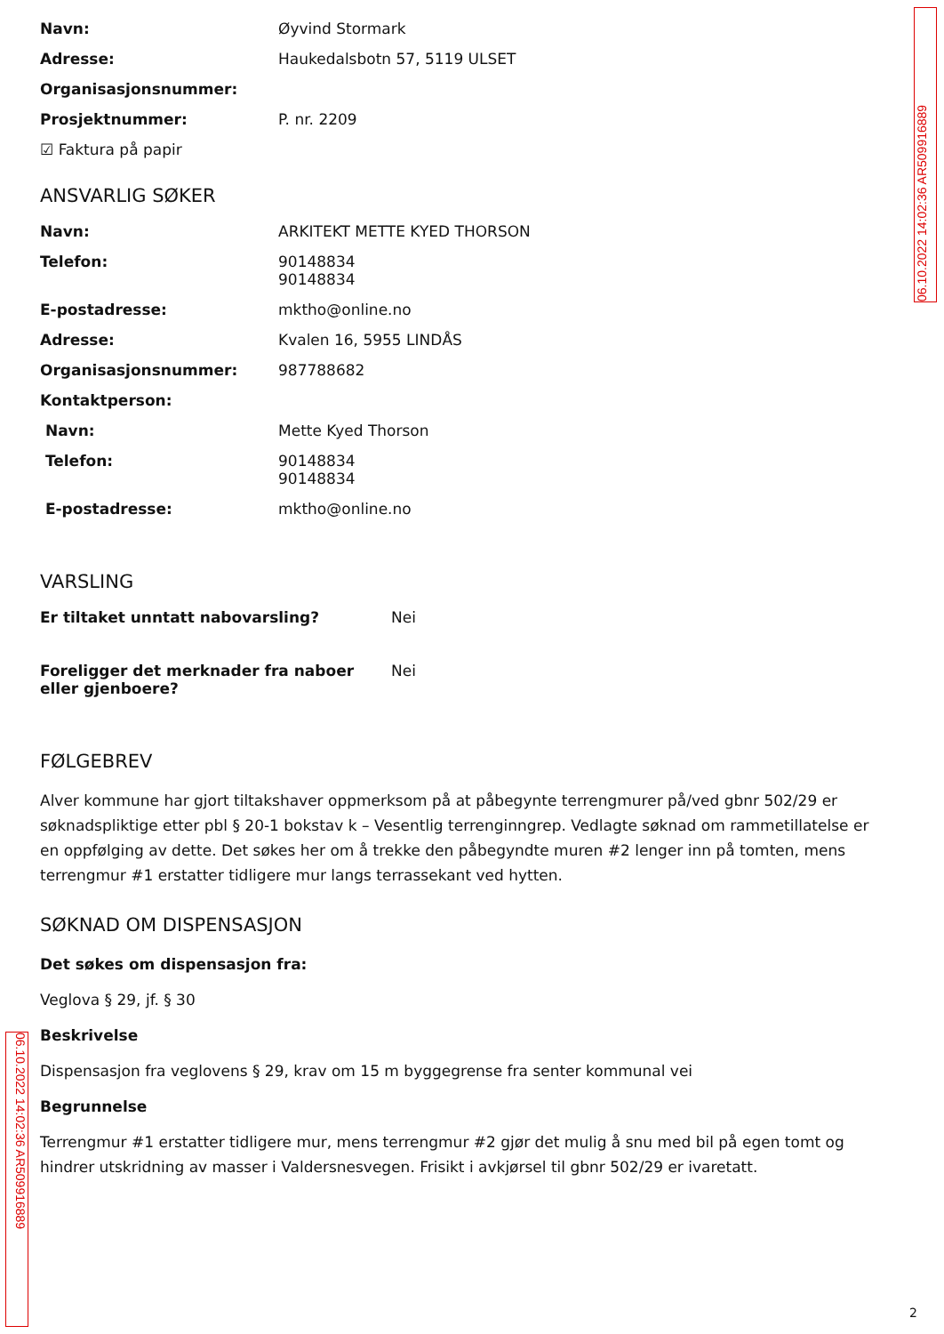06.10.2022 14:02:36 AR509916889
Navn: Øyvind Stormark
Adresse: Haukedalsbotn 57, 5119 ULSET
Organisasjonsnummer:
Prosjektnummer: P. nr. 2209
☑ Faktura på papir
ANSVARLIG SØKER
Navn: ARKITEKT METTE KYED THORSON
Telefon: 90148834
90148834
E-postadresse: mktho@online.no
Adresse: Kvalen 16, 5955 LINDÅS
Organisasjonsnummer: 987788682
Kontaktperson:
Navn: Mette Kyed Thorson
Telefon: 90148834
90148834
E-postadresse: mktho@online.no
VARSLING
Er tiltaket unntatt nabovarsling? Nei
Foreligger det merknader fra naboer eller gjenboere? Nei
FØLGEBREV
Alver kommune har gjort tiltakshaver oppmerksom på at påbegynte terrengmurer på/ved gbnr 502/29 er søknadspliktige etter pbl § 20-1 bokstav k – Vesentlig terrenginngrep. Vedlagte søknad om rammetillatelse er en oppfølging av dette. Det søkes her om å trekke den påbegyndte muren #2 lenger inn på tomten, mens terrengmur #1 erstatter tidligere mur langs terrassekant ved hytten.
SØKNAD OM DISPENSASJON
Det søkes om dispensasjon fra:
Veglova § 29, jf. § 30
Beskrivelse
Dispensasjon fra veglovens § 29, krav om 15 m byggegrense fra senter kommunal vei
Begrunnelse
Terrengmur #1 erstatter tidligere mur, mens terrengmur #2 gjør det mulig å snu med bil på egen tomt og hindrer utskridning av masser i Valdersnesvegen. Frisikt i avkjørsel til gbnr 502/29 er ivaretatt.
06.10.2022 14:02:36 AR509916889
2